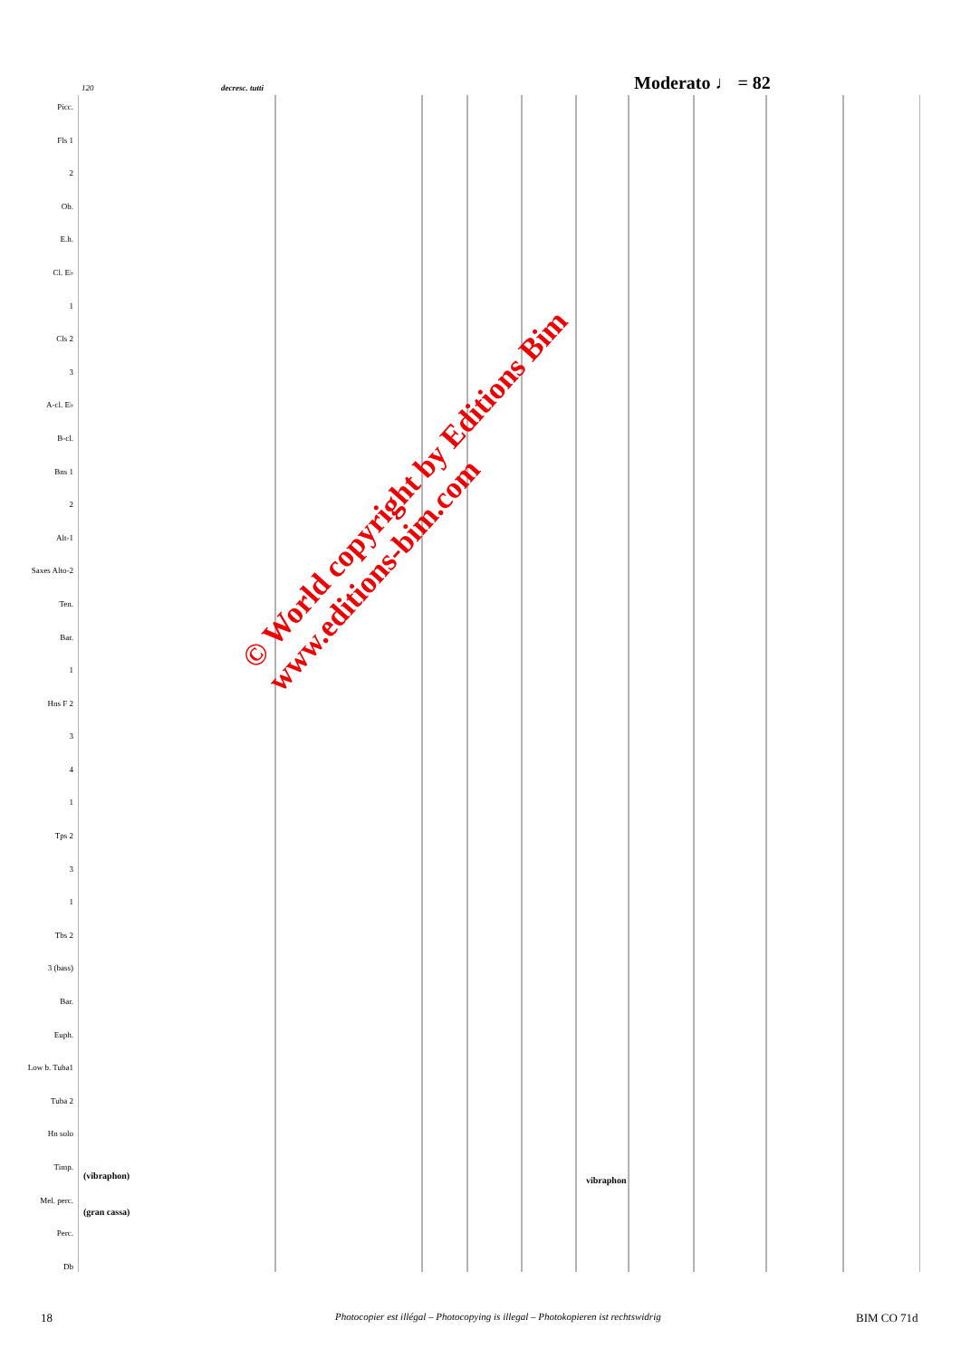Moderato ♩ = 82
120 decresc. tutti
Picc.
Fls 1
2
Ob.
E.h.
Cl. E♭
1
Cls 2
3
A-cl. E♭
B-cl.
Bns 1
2
Alt-1
Saxes Alto-2
Ten.
Bar.
1
Hns F 2
3
4
1
Tps 2
3
1
Tbs 2
3 (bass)
Bar.
Euph.
Low b. Tuba1
Tuba 2
Hn solo
Timp.
Mel. perc.
Perc.
Db
© World copyright by Editions Bim
www.editions-bim.com
18 Photocopier est illégal – Photocopying is illegal – Photokopieren ist rechtswidrig BIM CO 71d
(vibraphon) vibraphon
(gran cassa)